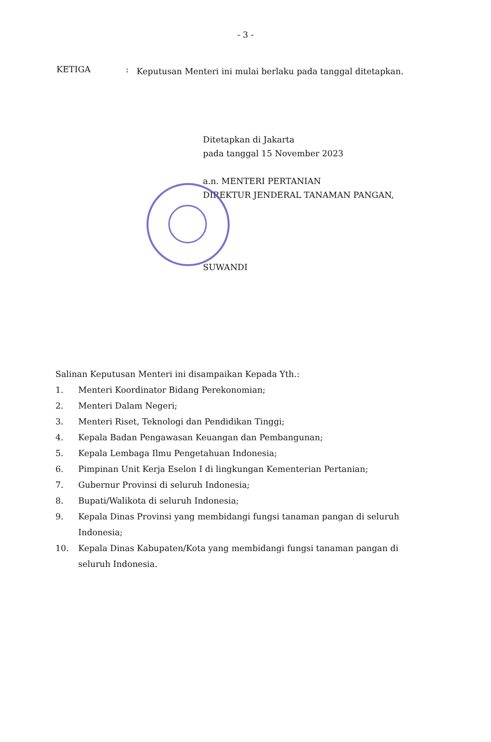- 3 -
KETIGA :
Keputusan Menteri ini mulai berlaku pada tanggal ditetapkan.
Ditetapkan di Jakarta
pada tanggal 15 November 2023
a.n. MENTERI PERTANIAN
DIREKTUR JENDERAL TANAMAN PANGAN,
SUWANDI
Salinan Keputusan Menteri ini disampaikan Kepada Yth.:
1. Menteri Koordinator Bidang Perekonomian;
2. Menteri Dalam Negeri;
3. Menteri Riset, Teknologi dan Pendidikan Tinggi;
4. Kepala Badan Pengawasan Keuangan dan Pembangunan;
5. Kepala Lembaga Ilmu Pengetahuan Indonesia;
6. Pimpinan Unit Kerja Eselon I di lingkungan Kementerian Pertanian;
7. Gubernur Provinsi di seluruh Indonesia;
8. Bupati/Walikota di seluruh Indonesia;
9. Kepala Dinas Provinsi yang membidangi fungsi tanaman pangan di seluruh Indonesia;
10. Kepala Dinas Kabupaten/Kota yang membidangi fungsi tanaman pangan di seluruh Indonesia.